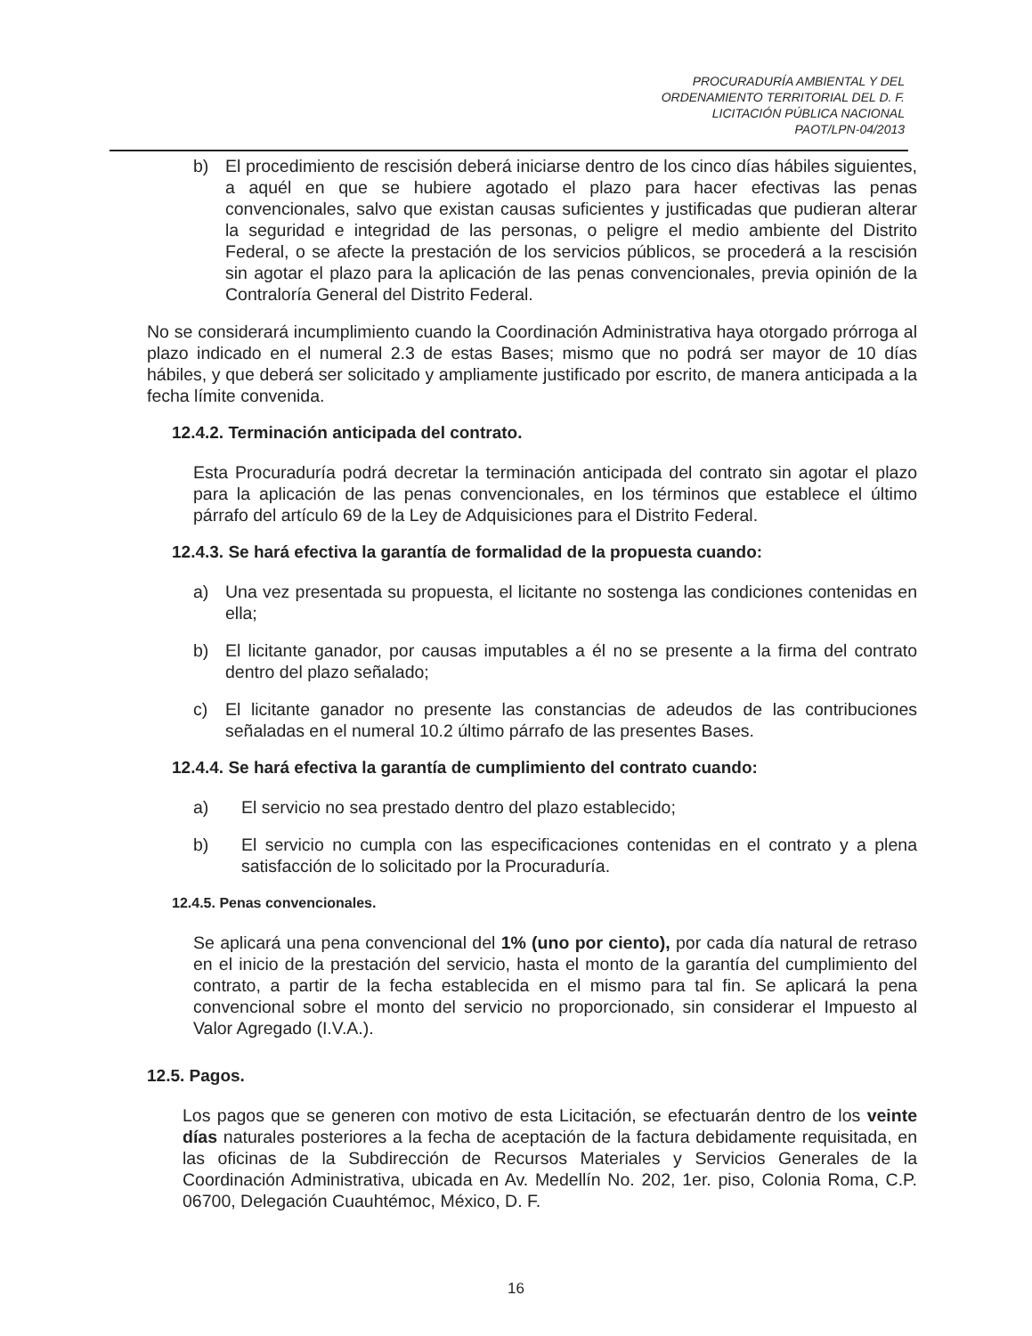PROCURADURÍA AMBIENTAL Y DEL
ORDENAMIENTO TERRITORIAL DEL D. F.
LICITACIÓN PÚBLICA NACIONAL
PAOT/LPN-04/2013
b) El procedimiento de rescisión deberá iniciarse dentro de los cinco días hábiles siguientes, a aquél en que se hubiere agotado el plazo para hacer efectivas las penas convencionales, salvo que existan causas suficientes y justificadas que pudieran alterar la seguridad e integridad de las personas, o peligre el medio ambiente del Distrito Federal, o se afecte la prestación de los servicios públicos, se procederá a la rescisión sin agotar el plazo para la aplicación de las penas convencionales, previa opinión de la Contraloría General del Distrito Federal.
No se considerará incumplimiento cuando la Coordinación Administrativa haya otorgado prórroga al plazo indicado en el numeral 2.3 de estas Bases; mismo que no podrá ser mayor de 10 días hábiles, y que deberá ser solicitado y ampliamente justificado por escrito, de manera anticipada a la fecha límite convenida.
12.4.2. Terminación anticipada del contrato.
Esta Procuraduría podrá decretar la terminación anticipada del contrato sin agotar el plazo para la aplicación de las penas convencionales, en los términos que establece el último párrafo del artículo 69 de la Ley de Adquisiciones para el Distrito Federal.
12.4.3. Se hará efectiva la garantía de formalidad de la propuesta cuando:
a) Una vez presentada su propuesta, el licitante no sostenga las condiciones contenidas en ella;
b) El licitante ganador, por causas imputables a él no se presente a la firma del contrato dentro del plazo señalado;
c) El licitante ganador no presente las constancias de adeudos de las contribuciones señaladas en el numeral 10.2 último párrafo de las presentes Bases.
12.4.4. Se hará efectiva la garantía de cumplimiento del contrato cuando:
a) El servicio no sea prestado dentro del plazo establecido;
b) El servicio no cumpla con las especificaciones contenidas en el contrato y a plena satisfacción de lo solicitado por la Procuraduría.
12.4.5. Penas convencionales.
Se aplicará una pena convencional del 1% (uno por ciento), por cada día natural de retraso en el inicio de la prestación del servicio, hasta el monto de la garantía del cumplimiento del contrato, a partir de la fecha establecida en el mismo para tal fin. Se aplicará la pena convencional sobre el monto del servicio no proporcionado, sin considerar el Impuesto al Valor Agregado (I.V.A.).
12.5. Pagos.
Los pagos que se generen con motivo de esta Licitación, se efectuarán dentro de los veinte días naturales posteriores a la fecha de aceptación de la factura debidamente requisitada, en las oficinas de la Subdirección de Recursos Materiales y Servicios Generales de la Coordinación Administrativa, ubicada en Av. Medellín No. 202, 1er. piso, Colonia Roma, C.P. 06700, Delegación Cuauhtémoc, México, D. F.
16